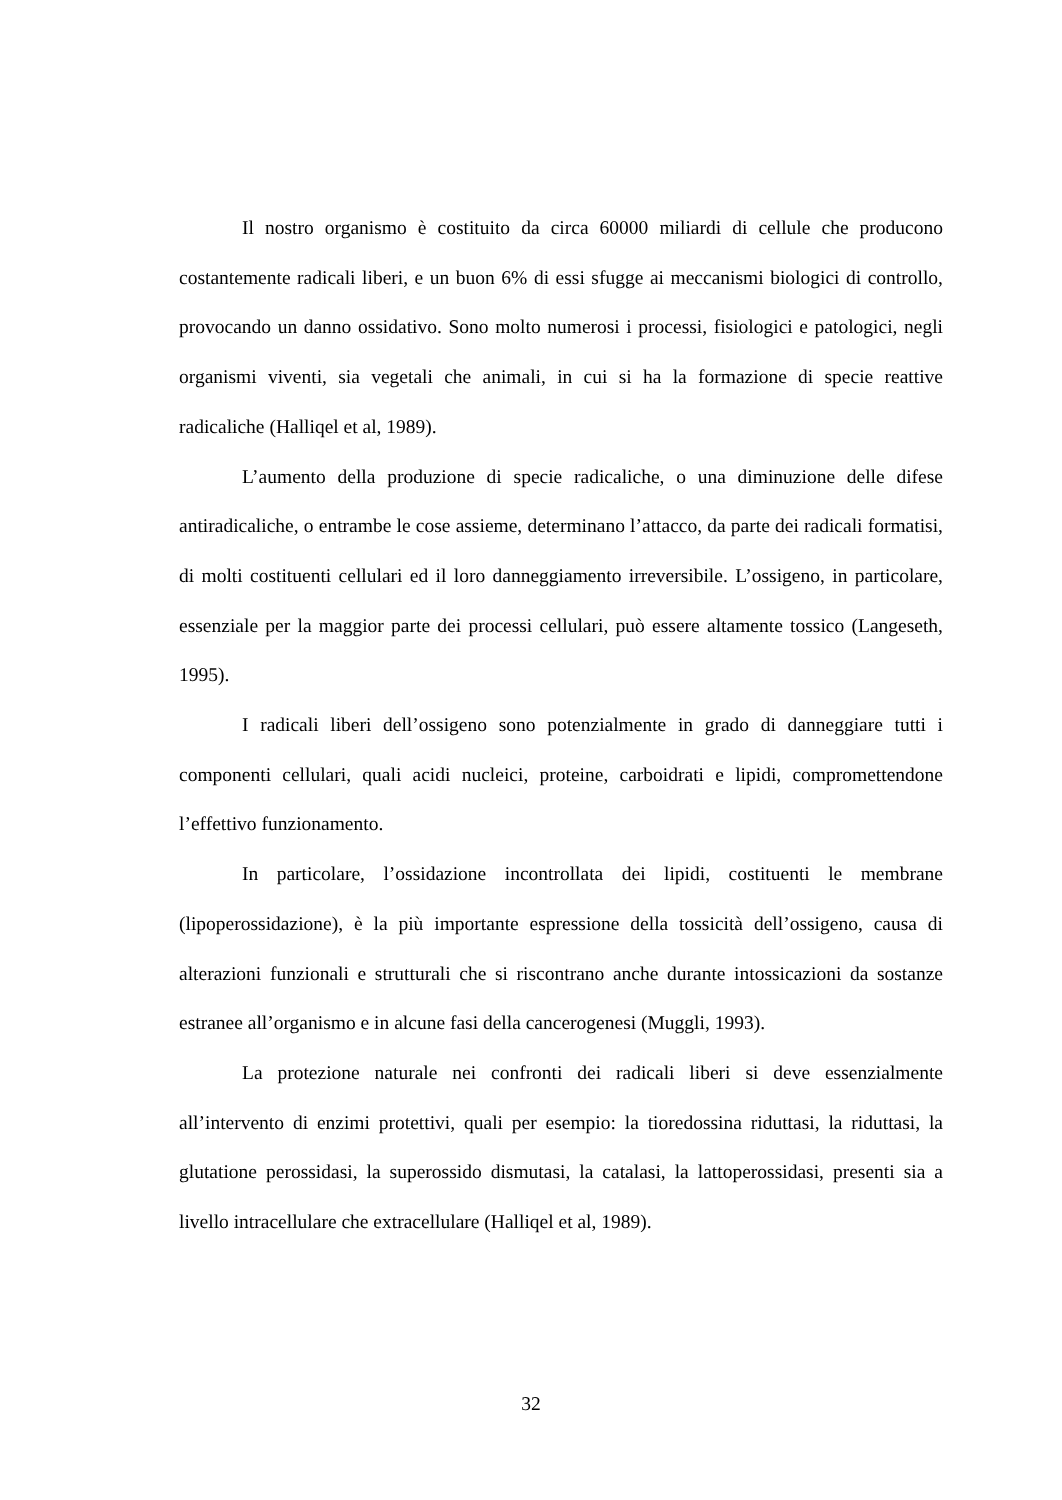Il nostro organismo è costituito da circa 60000 miliardi di cellule che producono costantemente radicali liberi, e un buon 6% di essi sfugge ai meccanismi biologici di controllo, provocando un danno ossidativo. Sono molto numerosi i processi, fisiologici e patologici, negli organismi viventi, sia vegetali che animali, in cui si ha la formazione di specie reattive radicaliche (Halliqel et al, 1989).
L’aumento della produzione di specie radicaliche, o una diminuzione delle difese antiradicaliche, o entrambe le cose assieme, determinano l’attacco, da parte dei radicali formatisi, di molti costituenti cellulari ed il loro danneggiamento irreversibile. L’ossigeno, in particolare, essenziale per la maggior parte dei processi cellulari, può essere altamente tossico (Langeseth, 1995).
I radicali liberi dell’ossigeno sono potenzialmente in grado di danneggiare tutti i componenti cellulari, quali acidi nucleici, proteine, carboidrati e lipidi, compromettendone l’effettivo funzionamento.
In particolare, l’ossidazione incontrollata dei lipidi, costituenti le membrane (lipoperossidazione), è la più importante espressione della tossicità dell’ossigeno, causa di alterazioni funzionali e strutturali che si riscontrano anche durante intossicazioni da sostanze estranee all’organismo e in alcune fasi della cancerogenesi (Muggli, 1993).
La protezione naturale nei confronti dei radicali liberi si deve essenzialmente all’intervento di enzimi protettivi, quali per esempio: la tioredossina riduttasi, la riduttasi, la glutatione perossidasi, la superossido dismutasi, la catalasi, la lattoperossidasi, presenti sia a livello intracellulare che extracellulare (Halliqel et al, 1989).
32